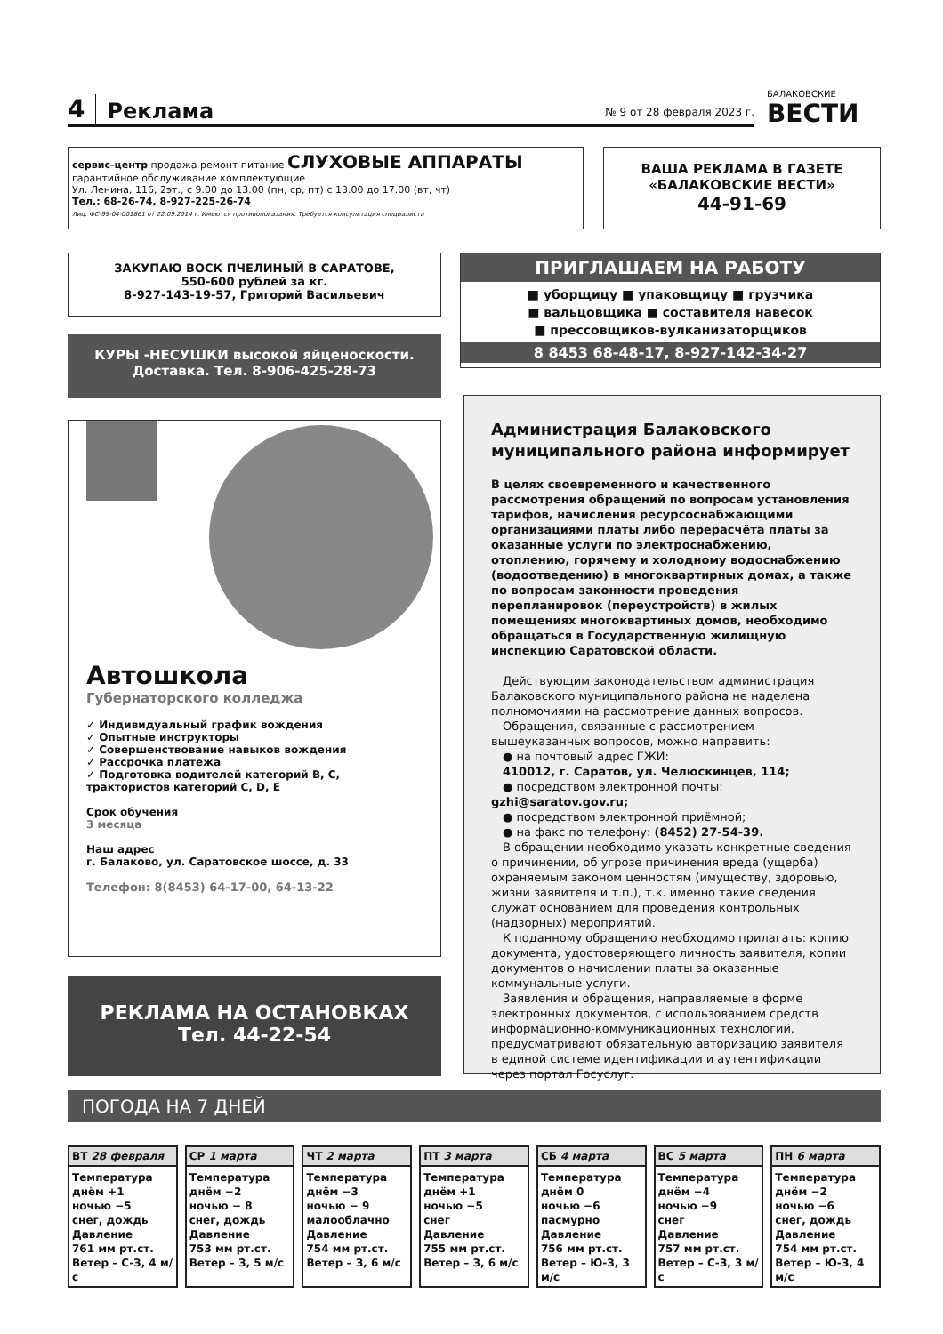4 Реклама № 9 от 28 февраля 2023 г. БАЛАКОВСКИЕ
ВЕСТИ
сервис-центр продажа ремонт питание СЛУХОВЫЕ АППАРАТЫ
гарантийное обслуживание комплектующие
Ул. Ленина, 116, 2эт., с 9.00 до 13.00 (пн, ср, пт) с 13.00 до 17.00 (вт, чт)
Тел.: 68-26-74, 8-927-225-26-74
Лиц. ФС-99-04-001861 от 22.09.2014 г. Имеются противопоказания. Требуется консультация специалиста
ВАША РЕКЛАМА В ГАЗЕТЕ
«БАЛАКОВСКИЕ ВЕСТИ»
44-91-69
ЗАКУПАЮ ВОСК ПЧЕЛИНЫЙ В САРАТОВЕ,
550-600 рублей за кг.
8-927-143-19-57, Григорий Васильевич
ПРИГЛАШАЕМ НА РАБОТУ
■ уборщицу ■ упаковщицу ■ грузчика
■ вальцовщика ■ составителя навесок
■ прессовщиков-вулканизаторщиков
8 8453 68-48-17, 8-927-142-34-27
КУРЫ -НЕСУШКИ высокой яйценоскости.
Доставка. Тел. 8-906-425-28-73
Автошкола
Губернаторского колледжа
✓ Индивидуальный график вождения
✓ Опытные инструкторы
✓ Совершенствование навыков вождения
✓ Рассрочка платежа
✓ Подготовка водителей категорий B, C, трактористов категорий C, D, E
Срок обучения
3 месяца
Наш адрес
г. Балаково, ул. Саратовское шоссе, д. 33
Телефон: 8(8453) 64-17-00, 64-13-22
РЕКЛАМА НА ОСТАНОВКАХ
Тел. 44-22-54
Администрация Балаковского муниципального района информирует
В целях своевременного и качественного рассмотрения обращений по вопросам установления тарифов, начисления ресурсоснабжающими организациями платы либо перерасчёта платы за оказанные услуги по электроснабжению, отоплению, горячему и холодному водоснабжению (водоотведению) в многоквартирных домах, а также по вопросам законности проведения перепланировок (переустройств) в жилых помещениях многоквартиных домов, необходимо обращаться в Государственную жилищную инспекцию Саратовской области.
 Действующим законодательством администрация Балаковского муниципального района не наделена полномочиями на рассмотрение данных вопросов.
 Обращения, связанные с рассмотрением вышеуказанных вопросов, можно направить:
 ● на почтовый адрес ГЖИ:
 410012, г. Саратов, ул. Челюскинцев, 114;
 ● посредством электронной почты: gzhi@saratov.gov.ru;
 ● посредством электронной приёмной;
 ● на факс по телефону: (8452) 27-54-39.
 В обращении необходимо указать конкретные сведения о причинении, об угрозе причинения вреда (ущерба) охраняемым законом ценностям (имуществу, здоровью, жизни заявителя и т.п.), т.к. именно такие сведения служат основанием для проведения контрольных (надзорных) мероприятий.
 К поданному обращению необходимо прилагать: копию документа, удостоверяющего личность заявителя, копии документов о начислении платы за оказанные коммунальные услуги.
 Заявления и обращения, направляемые в форме электронных документов, с использованием средств информационно-коммуникационных технологий, предусматривают обязательную авторизацию заявителя в единой системе идентификации и аутентификации через портал Госуслуг.
ПОГОДА НА 7 ДНЕЙ
ВТ 28 февраля
Температура
днём +1
ночью −5
снег, дождь
Давление
761 мм рт.ст.
Ветер – С-З, 4 м/с
СР 1 марта
Температура
днём −2
ночью − 8
снег, дождь
Давление
753 мм рт.ст.
Ветер – З, 5 м/с
ЧТ 2 марта
Температура
днём −3
ночью − 9
малооблачно
Давление
754 мм рт.ст.
Ветер – З, 6 м/с
ПТ 3 марта
Температура
днём +1
ночью −5
снег
Давление
755 мм рт.ст.
Ветер – З, 6 м/с
СБ 4 марта
Температура
днём 0
ночью −6
пасмурно
Давление
756 мм рт.ст.
Ветер – Ю-З, 3 м/с
ВС 5 марта
Температура
днём −4
ночью −9
снег
Давление
757 мм рт.ст.
Ветер – С-З, 3 м/с
ПН 6 марта
Температура
днём −2
ночью −6
снег, дождь
Давление
754 мм рт.ст.
Ветер – Ю-З, 4 м/с